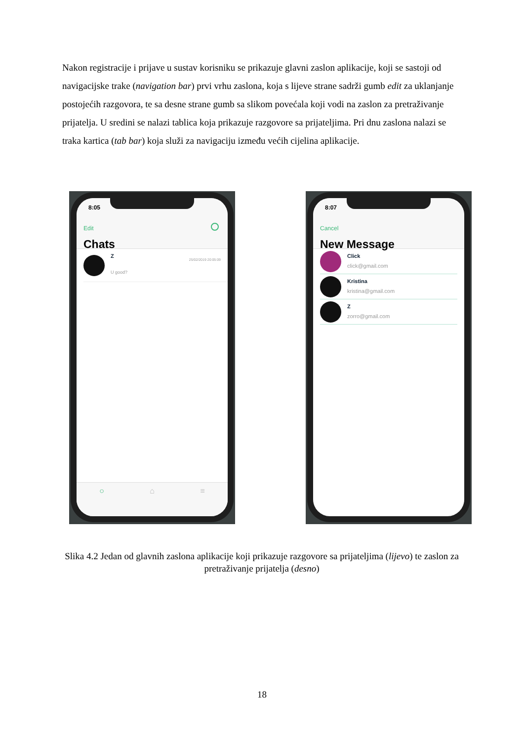Nakon registracije i prijave u sustav korisniku se prikazuje glavni zaslon aplikacije, koji se sastoji od navigacijske trake (navigation bar) prvi vrhu zaslona, koja s lijeve strane sadrži gumb edit za uklanjanje postojećih razgovora, te sa desne strane gumb sa slikom povećala koji vodi na zaslon za pretraživanje prijatelja. U sredini se nalazi tablica koja prikazuje razgovore sa prijateljima. Pri dnu zaslona nalazi se traka kartica (tab bar) koja služi za navigaciju između većih cijelina aplikacije.
8:05
Edit
Chats
Z
U good?
25/02/2019 20:05:09
○ ⌂ ≡
8:07
Cancel
New Message
Click
click@gmail.com
Kristina
kristina@gmail.com
Z
zorro@gmail.com
Slika 4.2 Jedan od glavnih zaslona aplikacije koji prikazuje razgovore sa prijateljima (lijevo) te zaslon za pretraživanje prijatelja (desno)
18